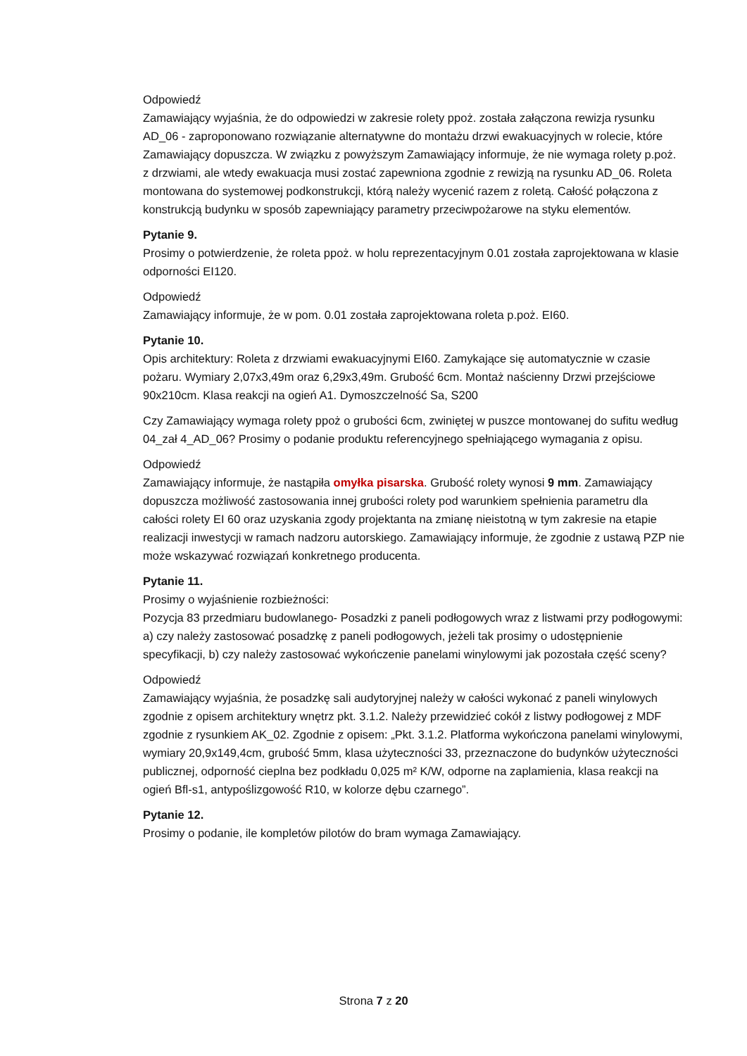Odpowiedź
Zamawiający wyjaśnia, że do odpowiedzi w zakresie rolety ppoż. została załączona rewizja rysunku AD_06 - zaproponowano rozwiązanie alternatywne do montażu drzwi ewakuacyjnych w rolecie, które Zamawiający dopuszcza. W związku z powyższym Zamawiający informuje, że nie wymaga rolety p.poż. z drzwiami, ale wtedy ewakuacja musi zostać zapewniona zgodnie z rewizją na rysunku AD_06. Roleta montowana do systemowej podkonstrukcji, którą należy wycenić razem z roletą. Całość połączona z konstrukcją budynku w sposób zapewniający parametry przeciwpożarowe na styku elementów.
Pytanie 9.
Prosimy o potwierdzenie, że roleta ppoż. w holu reprezentacyjnym 0.01 została zaprojektowana w klasie odporności EI120.
Odpowiedź
Zamawiający informuje, że w pom. 0.01 została zaprojektowana roleta p.poż. EI60.
Pytanie 10.
Opis architektury: Roleta z drzwiami ewakuacyjnymi EI60. Zamykające się automatycznie w czasie pożaru. Wymiary 2,07x3,49m oraz 6,29x3,49m. Grubość 6cm. Montaż naścienny Drzwi przejściowe 90x210cm. Klasa reakcji na ogień A1. Dymoszczelność Sa, S200
Czy Zamawiający wymaga rolety ppoż o grubości 6cm, zwiniętej w puszce montowanej do sufitu według 04_zał 4_AD_06? Prosimy o podanie produktu referencyjnego spełniającego wymagania z opisu.
Odpowiedź
Zamawiający informuje, że nastąpiła omyłka pisarska. Grubość rolety wynosi 9 mm. Zamawiający dopuszcza możliwość zastosowania innej grubości rolety pod warunkiem spełnienia parametru dla całości rolety EI 60 oraz uzyskania zgody projektanta na zmianę nieistotną w tym zakresie na etapie realizacji inwestycji w ramach nadzoru autorskiego. Zamawiający informuje, że zgodnie z ustawą PZP nie może wskazywać rozwiązań konkretnego producenta.
Pytanie 11.
Prosimy o wyjaśnienie rozbieżności:
Pozycja 83 przedmiaru budowlanego- Posadzki z paneli podłogowych wraz z listwami przy podłogowymi: a) czy należy zastosować posadzkę z paneli podłogowych, jeżeli tak prosimy o udostępnienie specyfikacji, b) czy należy zastosować wykończenie panelami winylowymi jak pozostała część sceny?
Odpowiedź
Zamawiający wyjaśnia, że posadzkę sali audytoryjnej należy w całości wykonać z paneli winylowych zgodnie z opisem architektury wnętrz pkt. 3.1.2. Należy przewidzieć cokół z listwy podłogowej z MDF zgodnie z rysunkiem AK_02. Zgodnie z opisem: „Pkt. 3.1.2. Platforma wykończona panelami winylowymi, wymiary 20,9x149,4cm, grubość 5mm, klasa użyteczności 33, przeznaczone do budynków użyteczności publicznej, odporność cieplna bez podkładu 0,025 m² K/W, odporne na zaplamienia, klasa reakcji na ogień Bfl-s1, antypoślizgowość R10, w kolorze dębu czarnego”.
Pytanie 12.
Prosimy o podanie, ile kompletów pilotów do bram wymaga Zamawiający.
Strona 7 z 20